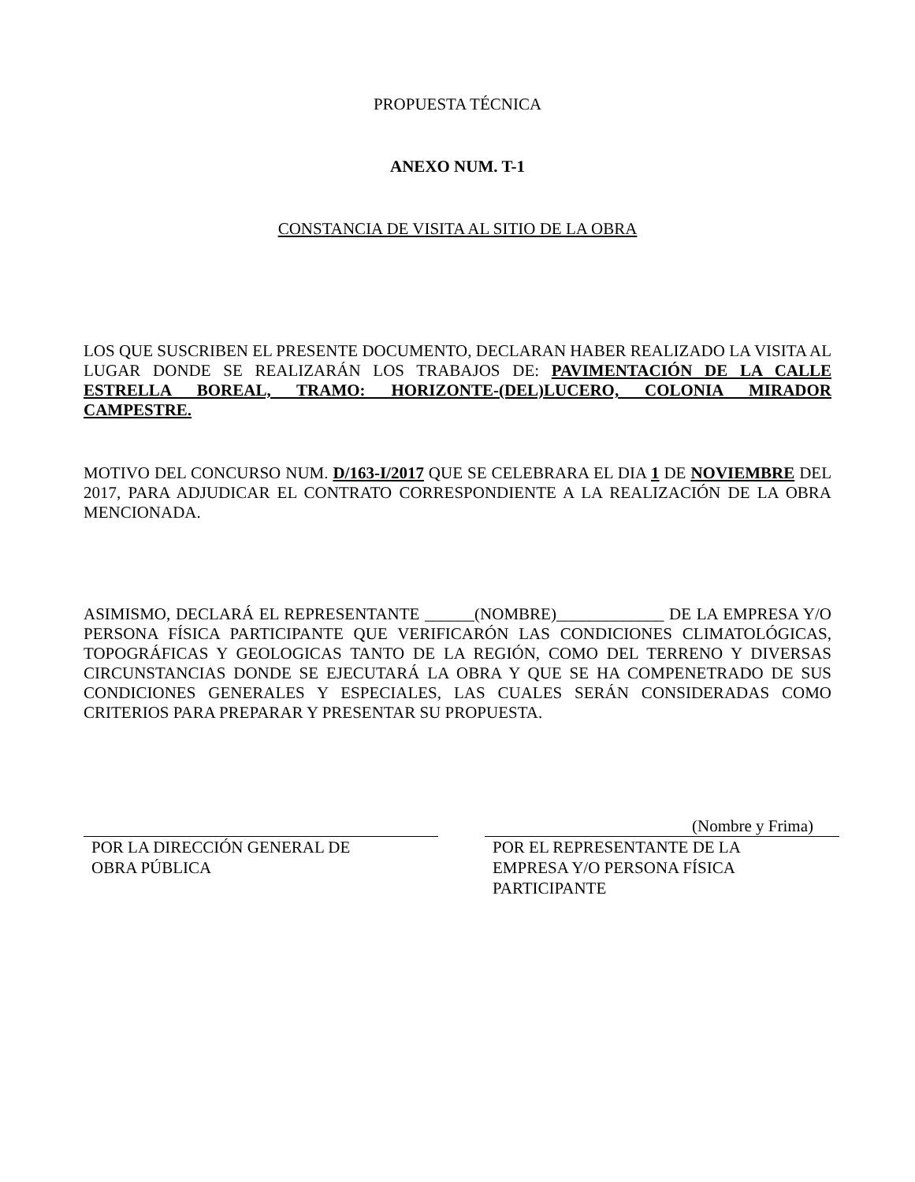PROPUESTA TÉCNICA
ANEXO NUM. T-1
CONSTANCIA DE VISITA AL SITIO DE LA OBRA
LOS QUE SUSCRIBEN EL PRESENTE DOCUMENTO, DECLARAN HABER REALIZADO LA VISITA AL LUGAR DONDE SE REALIZARÁN LOS TRABAJOS DE: PAVIMENTACIÓN DE LA CALLE ESTRELLA BOREAL, TRAMO: HORIZONTE-(DEL)LUCERO, COLONIA MIRADOR CAMPESTRE.
MOTIVO DEL CONCURSO NUM. D/163-I/2017 QUE SE CELEBRARA EL DIA 1 DE NOVIEMBRE DEL 2017, PARA ADJUDICAR EL CONTRATO CORRESPONDIENTE A LA REALIZACIÓN DE LA OBRA MENCIONADA.
ASIMISMO, DECLARÁ EL REPRESENTANTE ______(NOMBRE)_____________ DE LA EMPRESA Y/O PERSONA FÍSICA PARTICIPANTE QUE VERIFICARÓN LAS CONDICIONES CLIMATOLÓGICAS, TOPOGRÁFICAS Y GEOLOGICAS TANTO DE LA REGIÓN, COMO DEL TERRENO Y DIVERSAS CIRCUNSTANCIAS DONDE SE EJECUTARÁ LA OBRA Y QUE SE HA COMPENETRADO DE SUS CONDICIONES GENERALES Y ESPECIALES, LAS CUALES SERÁN CONSIDERADAS COMO CRITERIOS PARA PREPARAR Y PRESENTAR SU PROPUESTA.
POR LA DIRECCIÓN GENERAL DE
OBRA PÚBLICA
(Nombre y Frima)
POR EL REPRESENTANTE DE LA
EMPRESA Y/O PERSONA FÍSICA
PARTICIPANTE